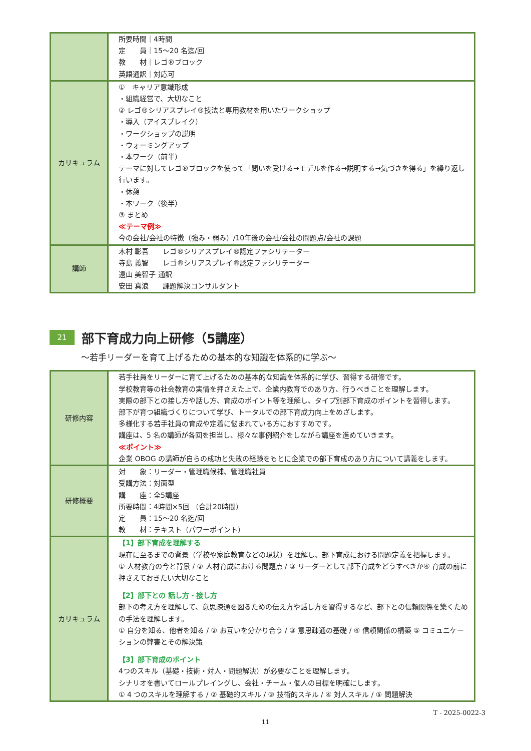| | 所要時間｜4時間 定 員｜15～20 名迄/回 教 材｜レゴ®ブロック 英語通訳｜対応可 |
| カリキュラム | ① キャリア意識形成 ・組織経営で、大切なこと ② レゴ®シリアスプレイ®技法と専用教材を用いたワークショップ ・導入（アイスブレイク） ・ワークショップの説明 ・ウォーミングアップ ・本ワーク（前半） テーマに対してレゴ®ブロックを使って「問いを受ける→モデルを作る→説明する→気づきを得る」を繰り返し行います。 ・休憩 ・本ワーク（後半） ③ まとめ ≪テーマ例≫ 今の会社/会社の特徴（強み・弱み）/10年後の会社/会社の問題点/会社の課題 |
| 講師 | 木村 彰吾 レゴ®シリアスプレイ®認定ファシリテーター 寺島 義智 レゴ®シリアスプレイ®認定ファシリテーター 遠山 美智子 通訳 安田 真浪 課題解決コンサルタント |
21
部下育成力向上研修（5講座）
～若手リーダーを育て上げるための基本的な知識を体系的に学ぶ～
| 研修内容 | 若手社員をリーダーに育て上げるための基本的な知識を体系的に学び、習得する研修です。 学校教育等の社会教育の実情を押さえた上で、企業内教育でのあり方、行うべきことを理解します。 実際の部下との接し方や話し方、育成のポイント等を理解し、タイプ別部下育成のポイントを習得します。 部下が育つ組織づくりについて学び、トータルでの部下育成力向上をめざします。 多様化する若手社員の育成や定着に悩まれている方におすすめです。 講座は、5 名の講師が各回を担当し、様々な事例紹介をしながら講座を進めていきます。 ≪ポイント≫ 企業 OBOG の講師が自らの成功と失敗の経験をもとに企業での部下育成のあり方について講義をします。 |
| 研修概要 | 対 象：リーダー・管理職候補、管理職社員 受講方法：対面型 講 座：全5講座 所要時間：4時間×5回 （合計20時間） 定 員：15～20 名迄/回 教 材：テキスト（パワーポイント） |
| カリキュラム | 【1】部下育成を理解する 現在に至るまでの背景（学校や家庭教育などの現状）を理解し、部下育成における問題定義を把握します。 ① 人材教育の今と背景 / ② 人材育成における問題点 / ③ リーダーとして部下育成をどうすべきか④ 育成の前に押さえておきたい大切なこと 【2】部下との 話し方・接し方 部下の考え方を理解して、意思疎通を図るための伝え方や話し方を習得するなど、部下との信頼関係を築くための手法を理解します。 ① 自分を知る、他者を知る / ② お互いを分かり合う / ③ 意思疎通の基礎 / ④ 信頼関係の構築 ⑤ コミュニケーションの弊害とその解決策 【3】部下育成のポイント 4つのスキル（基礎・技術・対人・問題解決）が必要なことを理解します。 シナリオを書いてロールプレイングし、会社・チーム・個人の目標を明確にします。 ① 4 つのスキルを理解する / ② 基礎的スキル / ③ 技術的スキル / ④ 対人スキル / ⑤ 問題解決 |
T - 2025-0022-3
11